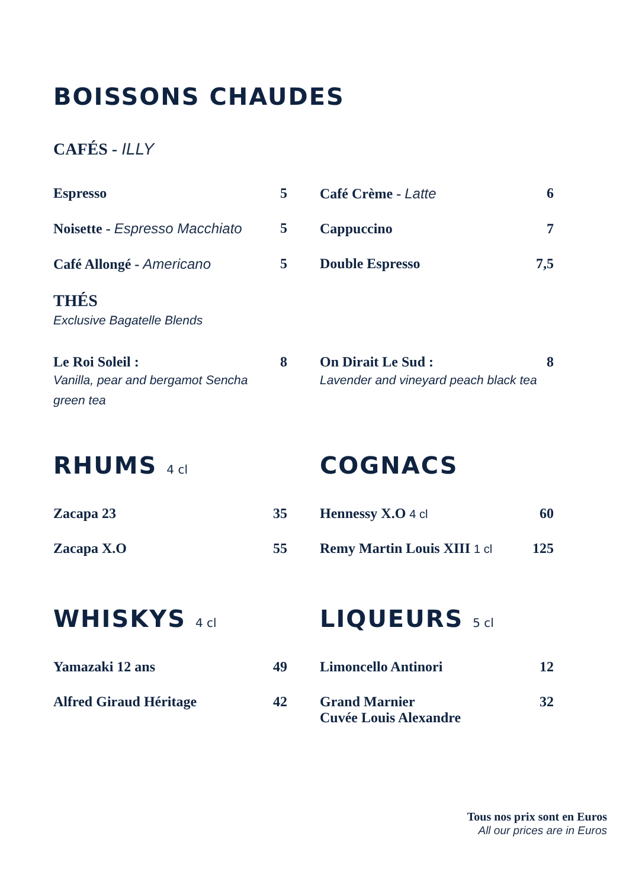BOISSONS CHAUDES
CAFÉS - ILLY
Espresso 5
Noisette - Espresso Macchiato 5
Café Allongé - Americano 5
Café Crème - Latte 6
Cappuccino 7
Double Espresso 7,5
THÉS
Exclusive Bagatelle Blends
Le Roi Soleil : 8
Vanilla, pear and bergamot Sencha green tea
On Dirait Le Sud : 8
Lavender and vineyard peach black tea
RHUMS 4 cl
Zacapa 23 35
Zacapa X.O 55
COGNACS
Hennessy X.O 4 cl 60
Remy Martin Louis XIII 1 cl 125
WHISKYS 4 cl
Yamazaki 12 ans 49
Alfred Giraud Héritage 42
LIQUEURS 5 cl
Limoncello Antinori 12
Grand Marnier
Cuvée Louis Alexandre 32
Tous nos prix sont en Euros
All our prices are in Euros